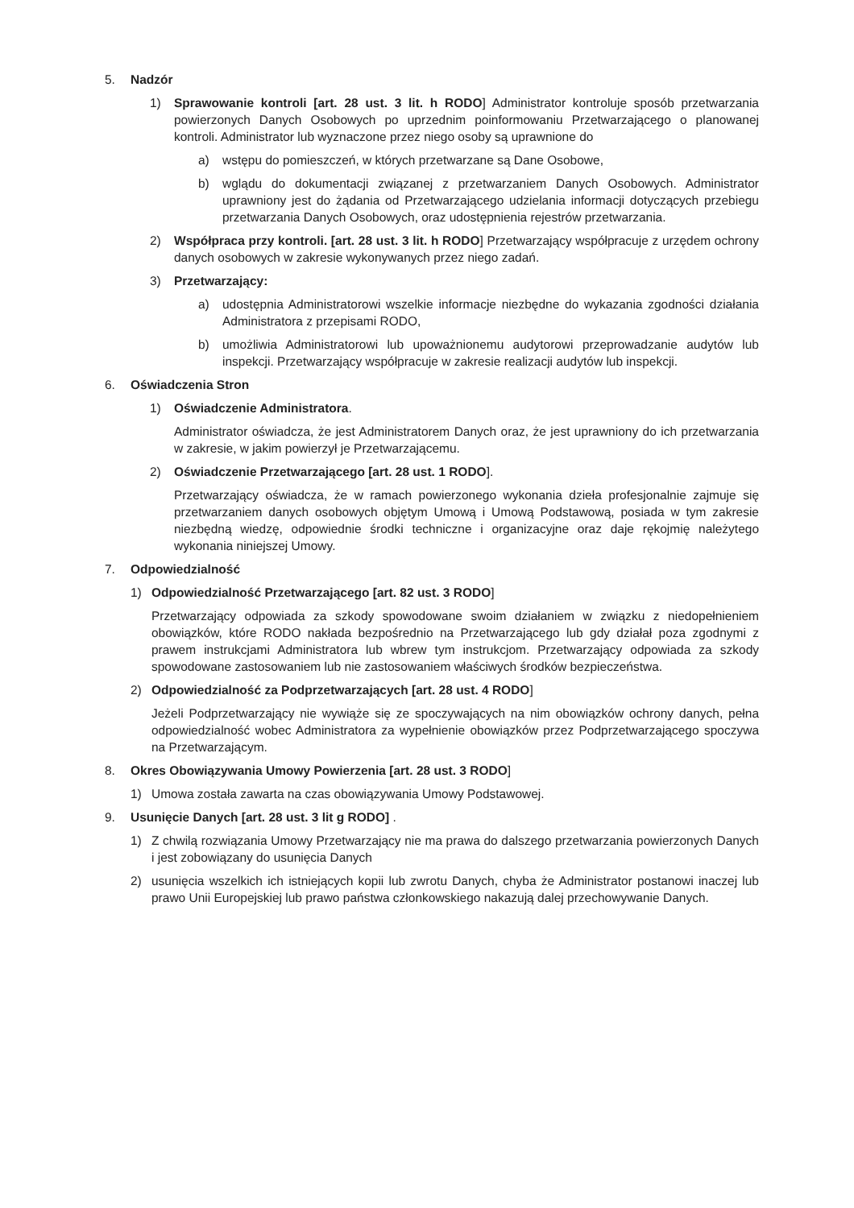5. Nadzór
1) Sprawowanie kontroli [art. 28 ust. 3 lit. h RODO] Administrator kontroluje sposób przetwarzania powierzonych Danych Osobowych po uprzednim poinformowaniu Przetwarzającego o planowanej kontroli. Administrator lub wyznaczone przez niego osoby są uprawnione do
a) wstępu do pomieszczeń, w których przetwarzane są Dane Osobowe,
b) wglądu do dokumentacji związanej z przetwarzaniem Danych Osobowych. Administrator uprawniony jest do żądania od Przetwarzającego udzielania informacji dotyczących przebiegu przetwarzania Danych Osobowych, oraz udostępnienia rejestrów przetwarzania.
2) Współpraca przy kontroli. [art. 28 ust. 3 lit. h RODO] Przetwarzający współpracuje z urzędem ochrony danych osobowych w zakresie wykonywanych przez niego zadań.
3) Przetwarzający:
a) udostępnia Administratorowi wszelkie informacje niezbędne do wykazania zgodności działania Administratora z przepisami RODO,
b) umożliwia Administratorowi lub upoważnionemu audytorowi przeprowadzanie audytów lub inspekcji. Przetwarzający współpracuje w zakresie realizacji audytów lub inspekcji.
6. Oświadczenia Stron
1) Oświadczenie Administratora.
Administrator oświadcza, że jest Administratorem Danych oraz, że jest uprawniony do ich przetwarzania w zakresie, w jakim powierzył je Przetwarzającemu.
2) Oświadczenie Przetwarzającego [art. 28 ust. 1 RODO].
Przetwarzający oświadcza, że w ramach powierzonego wykonania dzieła profesjonalnie zajmuje się przetwarzaniem danych osobowych objętym Umową i Umową Podstawową, posiada w tym zakresie niezbędną wiedzę, odpowiednie środki techniczne i organizacyjne oraz daje rękojmię należytego wykonania niniejszej Umowy.
7. Odpowiedzialność
1) Odpowiedzialność Przetwarzającego [art. 82 ust. 3 RODO]
Przetwarzający odpowiada za szkody spowodowane swoim działaniem w związku z niedopełnieniem obowiązków, które RODO nakłada bezpośrednio na Przetwarzającego lub gdy działał poza zgodnymi z prawem instrukcjami Administratora lub wbrew tym instrukcjom. Przetwarzający odpowiada za szkody spowodowane zastosowaniem lub nie zastosowaniem właściwych środków bezpieczeństwa.
2) Odpowiedzialność za Podprzetwarzających [art. 28 ust. 4 RODO]
Jeżeli Podprzetwarzający nie wywiąże się ze spoczywających na nim obowiązków ochrony danych, pełna odpowiedzialność wobec Administratora za wypełnienie obowiązków przez Podprzetwarzającego spoczywa na Przetwarzającym.
8. Okres Obowiązywania Umowy Powierzenia [art. 28 ust. 3 RODO]
1) Umowa została zawarta na czas obowiązywania Umowy Podstawowej.
9. Usunięcie Danych [art. 28 ust. 3 lit g RODO] .
1) Z chwilą rozwiązania Umowy Przetwarzający nie ma prawa do dalszego przetwarzania powierzonych Danych i jest zobowiązany do usunięcia Danych
2) usunięcia wszelkich ich istniejących kopii lub zwrotu Danych, chyba że Administrator postanowi inaczej lub prawo Unii Europejskiej lub prawo państwa członkowskiego nakazują dalej przechowywanie Danych.